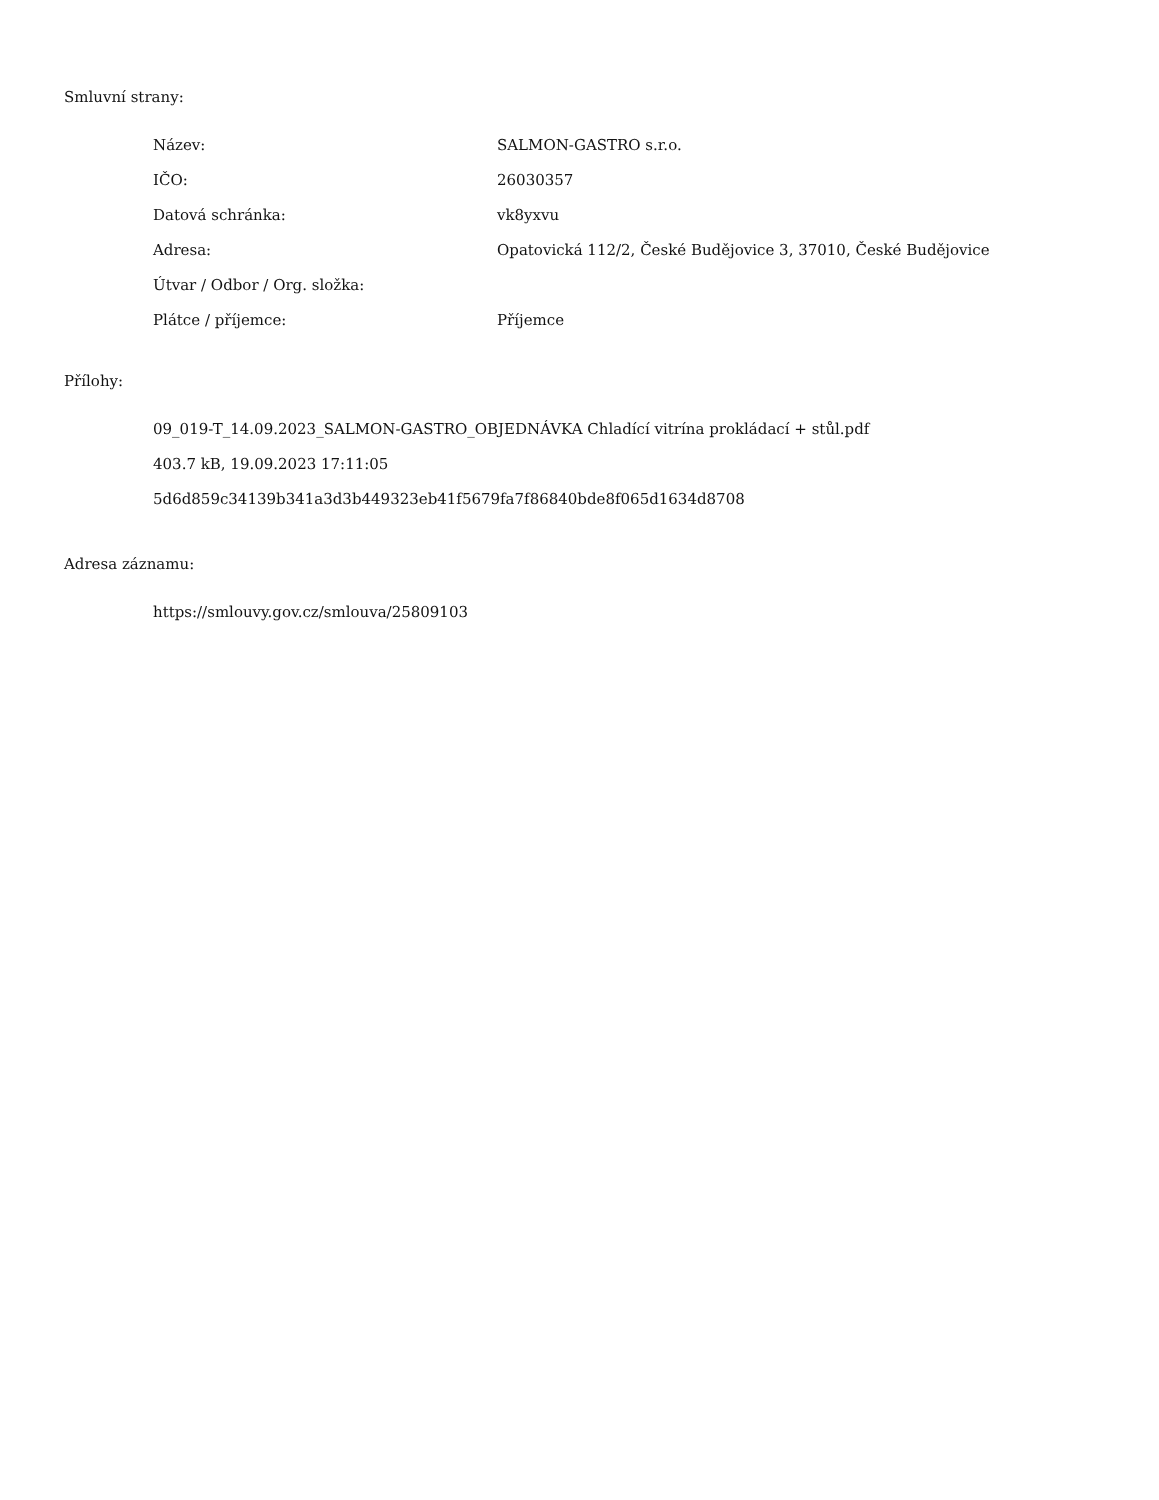Smluvní strany:
| Název: | SALMON-GASTRO s.r.o. |
| IČO: | 26030357 |
| Datová schránka: | vk8yxvu |
| Adresa: | Opatovická 112/2, České Budějovice 3, 37010, České Budějovice |
| Útvar / Odbor / Org. složka: | |
| Plátce / příjemce: | Příjemce |
Přílohy:
09_019-T_14.09.2023_SALMON-GASTRO_OBJEDNÁVKA Chladící vitrína prokládací + stůl.pdf
403.7 kB, 19.09.2023 17:11:05
5d6d859c34139b341a3d3b449323eb41f5679fa7f86840bde8f065d1634d8708
Adresa záznamu:
https://smlouvy.gov.cz/smlouva/25809103